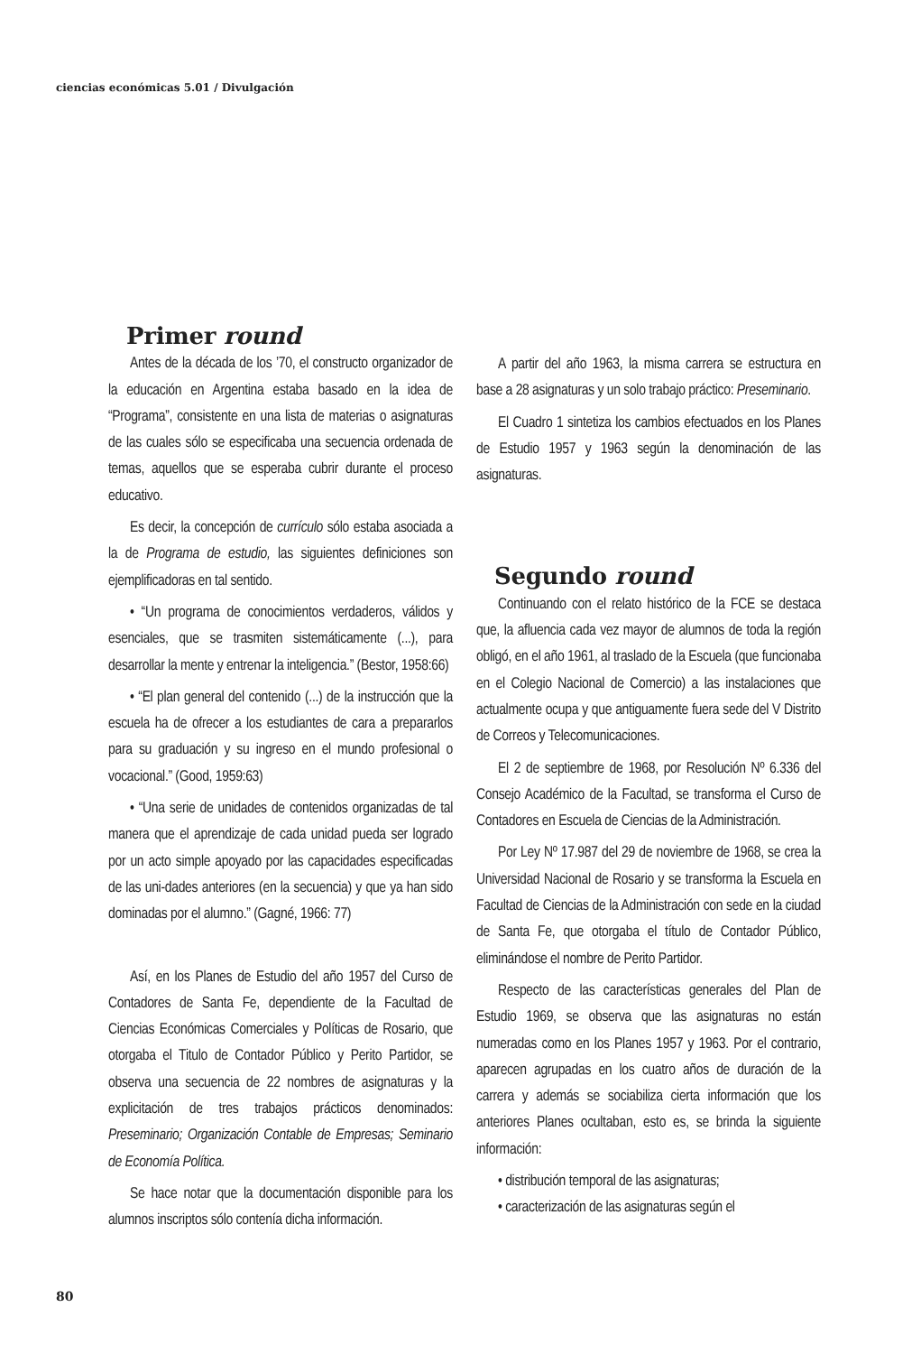ciencias económicas 5.01 / Divulgación
Primer round
Antes de la década de los ’70, el constructo organizador de la educación en Argentina estaba basado en la idea de “Programa”, consistente en una lista de materias o asignaturas de las cuales sólo se especificaba una secuencia ordenada de temas, aquellos que se esperaba cubrir durante el proceso educativo.
Es decir, la concepción de currículo sólo estaba asociada a la de Programa de estudio, las siguientes definiciones son ejemplificadoras en tal sentido.
• “Un programa de conocimientos verdaderos, válidos y esenciales, que se trasmiten sistemáticamente (...), para desarrollar la mente y entrenar la inteligencia.” (Bestor, 1958:66)
• “El plan general del contenido (...) de la instrucción que la escuela ha de ofrecer a los estudiantes de cara a prepararlos para su graduación y su ingreso en el mundo profesional o vocacional.” (Good, 1959:63)
• “Una serie de unidades de contenidos organizadas de tal manera que el aprendizaje de cada unidad pueda ser logrado por un acto simple apoyado por las capacidades especificadas de las uni-dades anteriores (en la secuencia) y que ya han sido dominadas por el alumno.” (Gagné, 1966: 77)
Así, en los Planes de Estudio del año 1957 del Curso de Contadores de Santa Fe, dependiente de la Facultad de Ciencias Económicas Comerciales y Políticas de Rosario, que otorgaba el Titulo de Contador Público y Perito Partidor, se observa una secuencia de 22 nombres de asignaturas y la explicitación de tres trabajos prácticos denominados: Preseminario; Organización Contable de Empresas; Seminario de Economía Política.
Se hace notar que la documentación disponible para los alumnos inscriptos sólo contenía dicha información.
A partir del año 1963, la misma carrera se estructura en base a 28 asignaturas y un solo trabajo práctico: Preseminario.
El Cuadro 1 sintetiza los cambios efectuados en los Planes de Estudio 1957 y 1963 según la denominación de las asignaturas.
Segundo round
Continuando con el relato histórico de la FCE se destaca que, la afluencia cada vez mayor de alumnos de toda la región obligó, en el año 1961, al traslado de la Escuela (que funcionaba en el Colegio Nacional de Comercio) a las instalaciones que actualmente ocupa y que antiguamente fuera sede del V Distrito de Correos y Telecomunicaciones.
El 2 de septiembre de 1968, por Resolución Nº 6.336 del Consejo Académico de la Facultad, se transforma el Curso de Contadores en Escuela de Ciencias de la Administración.
Por Ley Nº 17.987 del 29 de noviembre de 1968, se crea la Universidad Nacional de Rosario y se transforma la Escuela en Facultad de Ciencias de la Administración con sede en la ciudad de Santa Fe, que otorgaba el título de Contador Público, eliminándose el nombre de Perito Partidor.
Respecto de las características generales del Plan de Estudio 1969, se observa que las asignaturas no están numeradas como en los Planes 1957 y 1963. Por el contrario, aparecen agrupadas en los cuatro años de duración de la carrera y además se sociabiliza cierta información que los anteriores Planes ocultaban, esto es, se brinda la siguiente información:
• distribución temporal de las asignaturas;
• caracterización de las asignaturas según el
80